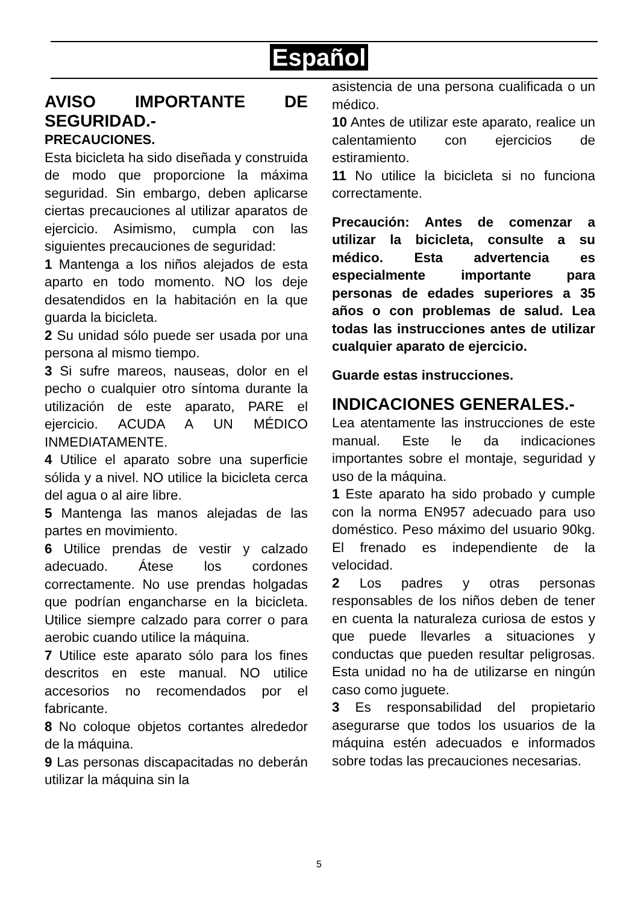Español
AVISO IMPORTANTE DE SEGURIDAD.-
PRECAUCIONES.
Esta bicicleta ha sido diseñada y construida de modo que proporcione la máxima seguridad. Sin embargo, deben aplicarse ciertas precauciones al utilizar aparatos de ejercicio. Asimismo, cumpla con las siguientes precauciones de seguridad:
1 Mantenga a los niños alejados de esta aparto en todo momento. NO los deje desatendidos en la habitación en la que guarda la bicicleta.
2 Su unidad sólo puede ser usada por una persona al mismo tiempo.
3 Si sufre mareos, nauseas, dolor en el pecho o cualquier otro síntoma durante la utilización de este aparato, PARE el ejercicio. ACUDA A UN MÉDICO INMEDIATAMENTE.
4 Utilice el aparato sobre una superficie sólida y a nivel. NO utilice la bicicleta cerca del agua o al aire libre.
5 Mantenga las manos alejadas de las partes en movimiento.
6 Utilice prendas de vestir y calzado adecuado. Átese los cordones correctamente. No use prendas holgadas que podrían engancharse en la bicicleta. Utilice siempre calzado para correr o para aerobic cuando utilice la máquina.
7 Utilice este aparato sólo para los fines descritos en este manual. NO utilice accesorios no recomendados por el fabricante.
8 No coloque objetos cortantes alrededor de la máquina.
9 Las personas discapacitadas no deberán utilizar la máquina sin la
asistencia de una persona cualificada o un médico.
10 Antes de utilizar este aparato, realice un calentamiento con ejercicios de estiramiento.
11 No utilice la bicicleta si no funciona correctamente.
Precaución: Antes de comenzar a utilizar la bicicleta, consulte a su médico. Esta advertencia es especialmente importante para personas de edades superiores a 35 años o con problemas de salud. Lea todas las instrucciones antes de utilizar cualquier aparato de ejercicio.
Guarde estas instrucciones.
INDICACIONES GENERALES.-
Lea atentamente las instrucciones de este manual. Este le da indicaciones importantes sobre el montaje, seguridad y uso de la máquina.
1 Este aparato ha sido probado y cumple con la norma EN957 adecuado para uso doméstico. Peso máximo del usuario 90kg. El frenado es independiente de la velocidad.
2 Los padres y otras personas responsables de los niños deben de tener en cuenta la naturaleza curiosa de estos y que puede llevarles a situaciones y conductas que pueden resultar peligrosas. Esta unidad no ha de utilizarse en ningún caso como juguete.
3 Es responsabilidad del propietario asegurarse que todos los usuarios de la máquina estén adecuados e informados sobre todas las precauciones necesarias.
5